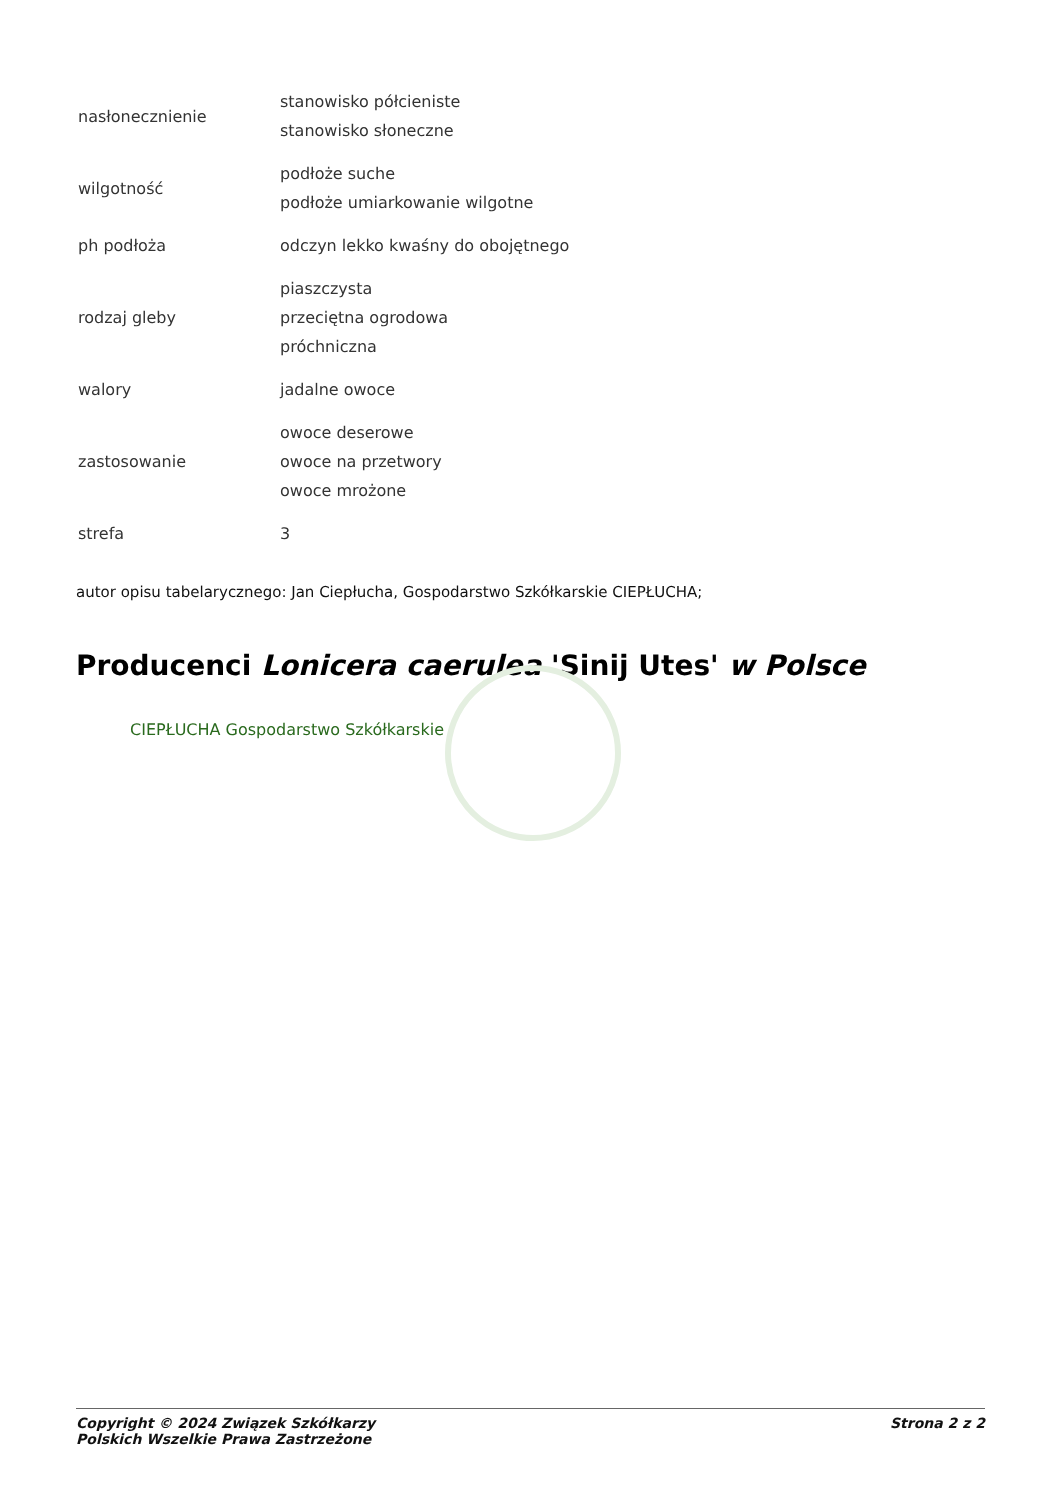| nasłonecznienie | stanowisko półcieniste stanowisko słoneczne |
| wilgotność | podłoże suche podłoże umiarkowanie wilgotne |
| ph podłoża | odczyn lekko kwaśny do obojętnego |
| rodzaj gleby | piaszczysta przeciętna ogrodowa próchniczna |
| walory | jadalne owoce |
| zastosowanie | owoce deserowe owoce na przetwory owoce mrożone |
| strefa | 3 |
autor opisu tabelarycznego: Jan Ciepłucha, Gospodarstwo Szkółkarskie CIEPŁUCHA;
Producenci Lonicera caerulea 'Sinij Utes' w Polsce
CIEPŁUCHA Gospodarstwo Szkółkarskie
Copyright © 2024 Związek Szkółkarzy
Polskich Wszelkie Prawa Zastrzeżone
Strona 2 z 2